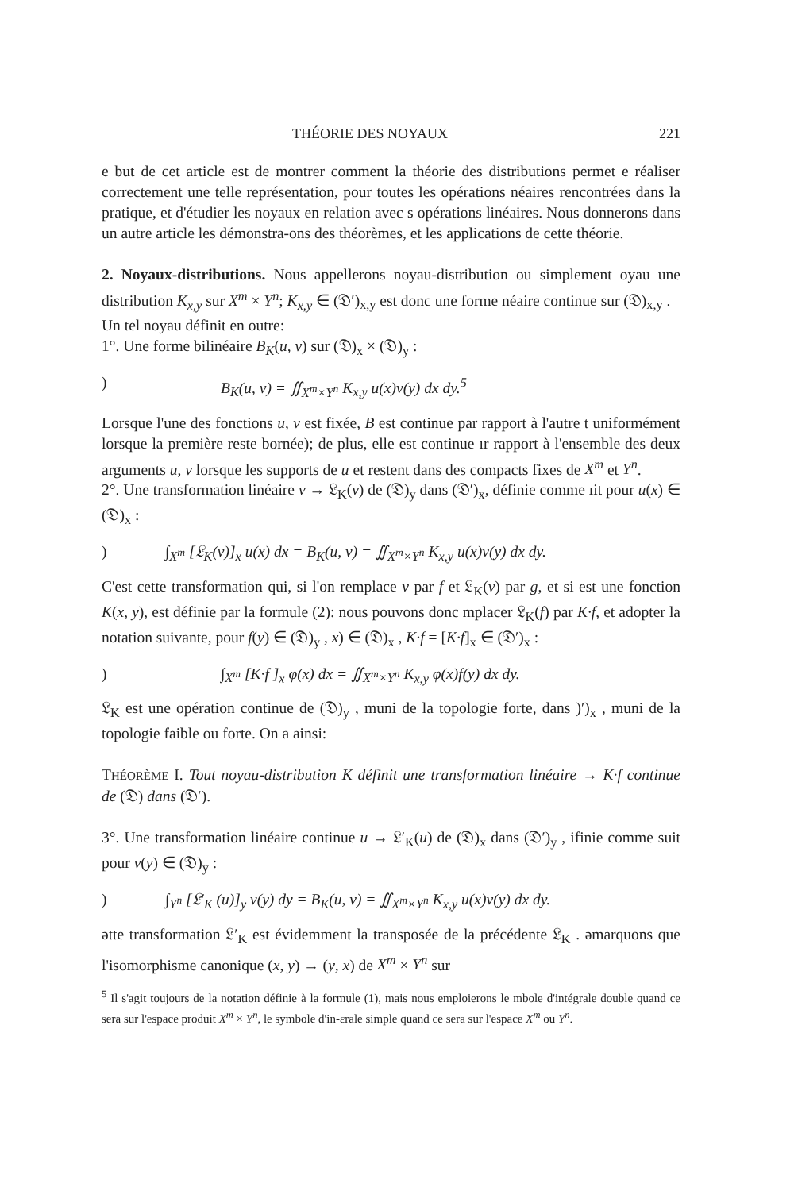THÉORIE DES NOYAUX 221
e but de cet article est de montrer comment la théorie des distributions permet e réaliser correctement une telle représentation, pour toutes les opérations néaires rencontrées dans la pratique, et d'étudier les noyaux en relation avec s opérations linéaires. Nous donnerons dans un autre article les démonstra-ons des théorèmes, et les applications de cette théorie.
2. Noyaux-distributions. Nous appellerons noyau-distribution ou simplement oyau une distribution K<sub>x,y</sub> sur X<sup>m</sup> × Y<sup>n</sup>; K<sub>x,y</sub> ∈ (𝔇′)<sub>x,y</sub> est donc une forme néaire continue sur (𝔇)<sub>x,y</sub> .
Un tel noyau définit en outre:
1°. Une forme bilinéaire B<sub>K</sub>(u, v) sur (𝔇)<sub>x</sub> × (𝔇)<sub>y</sub> :
) B<sub>K</sub>(u, v) = ∬<sub>X<sup>m</sup>×Y<sup>n</sup></sub> K<sub>x,y</sub> u(x)v(y) dx dy.<sup>5</sup>
Lorsque l'une des fonctions u, v est fixée, B est continue par rapport à l'autre t uniformément lorsque la première reste bornée); de plus, elle est continue ır rapport à l'ensemble des deux arguments u, v lorsque les supports de u et restent dans des compacts fixes de X<sup>m</sup> et Y<sup>n</sup>.
2°. Une transformation linéaire v → 𝔏<sub>K</sub>(v) de (𝔇)<sub>y</sub> dans (𝔇′)<sub>x</sub>, définie comme ıit pour u(x) ∈ (𝔇)<sub>x</sub> :
) ∫<sub>X<sup>m</sup></sub> [𝔏<sub>K</sub>(v)]<sub>x</sub> u(x) dx = B<sub>K</sub>(u, v) = ∬<sub>X<sup>m</sup>×Y<sup>n</sup></sub> K<sub>x,y</sub> u(x)v(y) dx dy.
C'est cette transformation qui, si l'on remplace v par f et 𝔏<sub>K</sub>(v) par g, et si est une fonction K(x, y), est définie par la formule (2): nous pouvons donc mplacer 𝔏<sub>K</sub>(f) par K·f, et adopter la notation suivante, pour f(y) ∈ (𝔇)<sub>y</sub> , x) ∈ (𝔇)<sub>x</sub> , K·f = [K·f]<sub>x</sub> ∈ (𝔇′)<sub>x</sub> :
) ∫<sub>X<sup>m</sup></sub> [K·f ]<sub>x</sub> φ(x) dx = ∬<sub>X<sup>m</sup>×Y<sup>n</sup></sub> K<sub>x,y</sub> φ(x)f(y) dx dy.
𝔏<sub>K</sub> est une opération continue de (𝔇)<sub>y</sub> , muni de la topologie forte, dans )′)<sub>x</sub> , muni de la topologie faible ou forte. On a ainsi:
THÉORÈME I. Tout noyau-distribution K définit une transformation linéaire → K·f continue de (𝔇) dans (𝔇′).
3°. Une transformation linéaire continue u → 𝔏′<sub>K</sub>(u) de (𝔇)<sub>x</sub> dans (𝔇′)<sub>y</sub> , ifinie comme suit pour v(y) ∈ (𝔇)<sub>y</sub> :
) ∫<sub>Y<sup>n</sup></sub> [𝔏′<sub>K</sub> (u)]<sub>y</sub> v(y) dy = B<sub>K</sub>(u, v) = ∬<sub>X<sup>m</sup>×Y<sup>n</sup></sub> K<sub>x,y</sub> u(x)v(y) dx dy.
ətte transformation 𝔏′<sub>K</sub> est évidemment la transposée de la précédente 𝔏<sub>K</sub> . əmarquons que l'isomorphisme canonique (x, y) → (y, x) de X<sup>m</sup> × Y<sup>n</sup> sur
<sup>5</sup> Il s'agit toujours de la notation définie à la formule (1), mais nous emploierons le mbole d'intégrale double quand ce sera sur l'espace produit X<sup>m</sup> × Y<sup>n</sup>, le symbole d'in-ɛrale simple quand ce sera sur l'espace X<sup>m</sup> ou Y<sup>n</sup>.